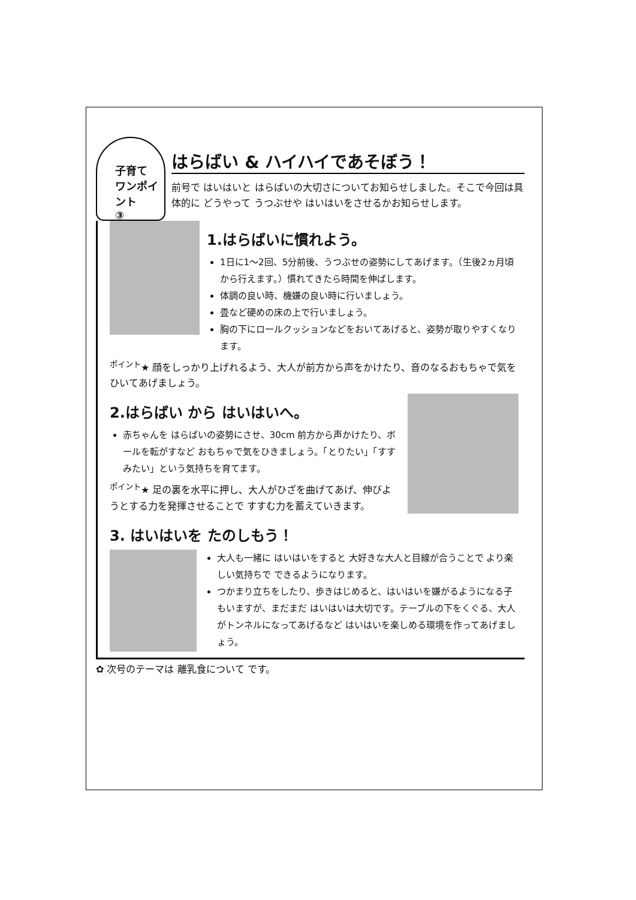子育て
ワンポイント
③
はらばい & ハイハイであそぼう！
前号で はいはいと はらばいの大切さについてお知らせしました。そこで今回は具体的に どうやって うつぶせや はいはいをさせるかお知らせします。
1.はらばいに慣れよう。
1日に1～2回、5分前後、うつぶせの姿勢にしてあげます。（生後2ヵ月頃から行えます。）慣れてきたら時間を伸ばします。
体調の良い時、機嫌の良い時に行いましょう。
畳など硬めの床の上で行いましょう。
胸の下にロールクッションなどをおいてあげると、姿勢が取りやすくなります。
<sup>ポイント</sup>★ 顔をしっかり上げれるよう、大人が前方から声をかけたり、音のなるおもちゃで気をひいてあげましょう。
2.はらばい から はいはいへ。
赤ちゃんを はらばいの姿勢にさせ、30cm 前方から声かけたり、ボールを転がすなど おもちゃで気をひきましょう。「とりたい」「すすみたい」という気持ちを育てます。
<sup>ポイント</sup>★ 足の裏を水平に押し、大人がひざを曲げてあげ、伸びようとする力を発揮させることで すすむ力を蓄えていきます。
3. はいはいを たのしもう！
大人も一緒に はいはいをすると 大好きな大人と目線が合うことで より楽しい気持ちで できるようになります。
つかまり立ちをしたり、歩きはじめると、はいはいを嫌がるようになる子もいますが、まだまだ はいはいは大切です。テーブルの下をくぐる、大人がトンネルになってあげるなど はいはいを楽しめる環境を作ってあげましょう。
✿ 次号のテーマは 離乳食について です。